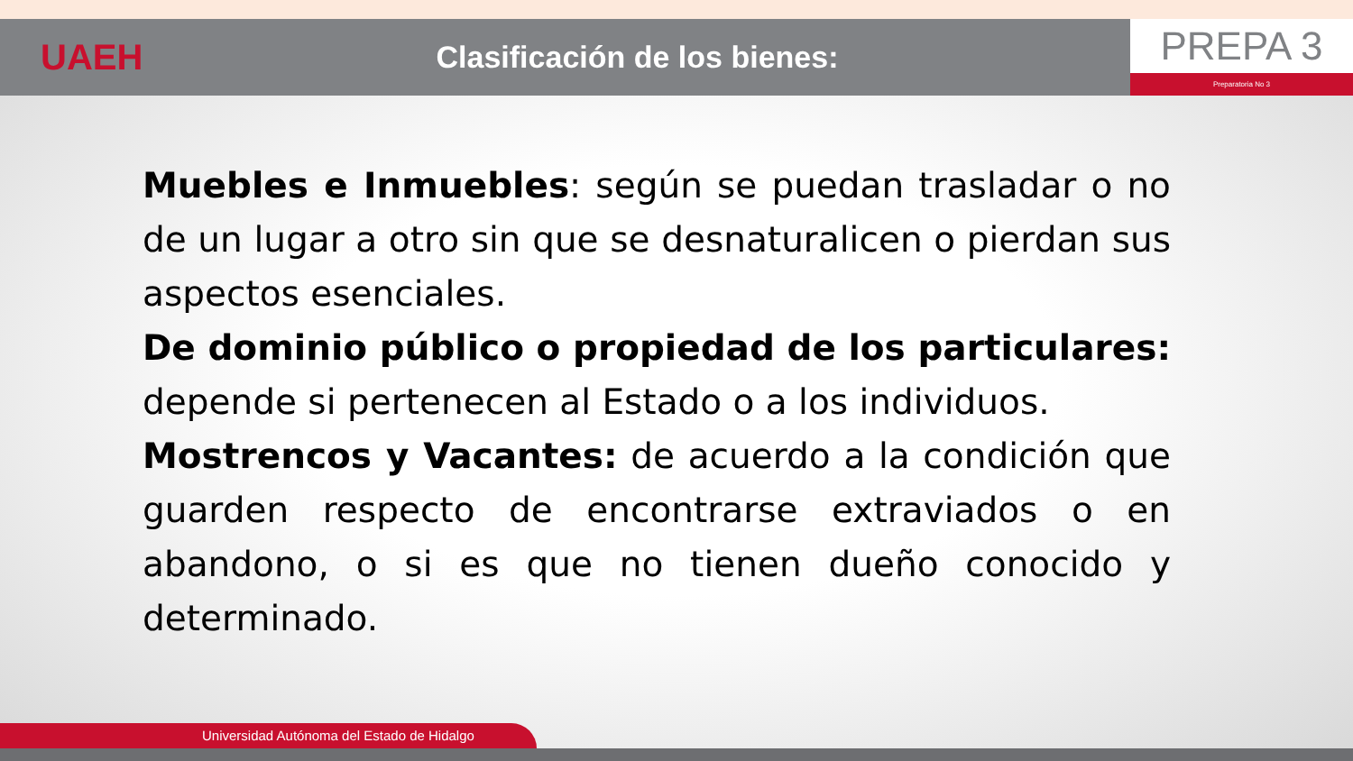UAEH
Clasificación de los bienes:
PREPA 3
Preparatoria No 3
Muebles e Inmuebles: según se puedan trasladar o no de un lugar a otro sin que se desnaturalicen o pierdan sus aspectos esenciales.
De dominio público o propiedad de los particulares: depende si pertenecen al Estado o a los individuos.
Mostrencos y Vacantes: de acuerdo a la condición que guarden respecto de encontrarse extraviados o en abandono, o si es que no tienen dueño conocido y determinado.
Universidad Autónoma del Estado de Hidalgo